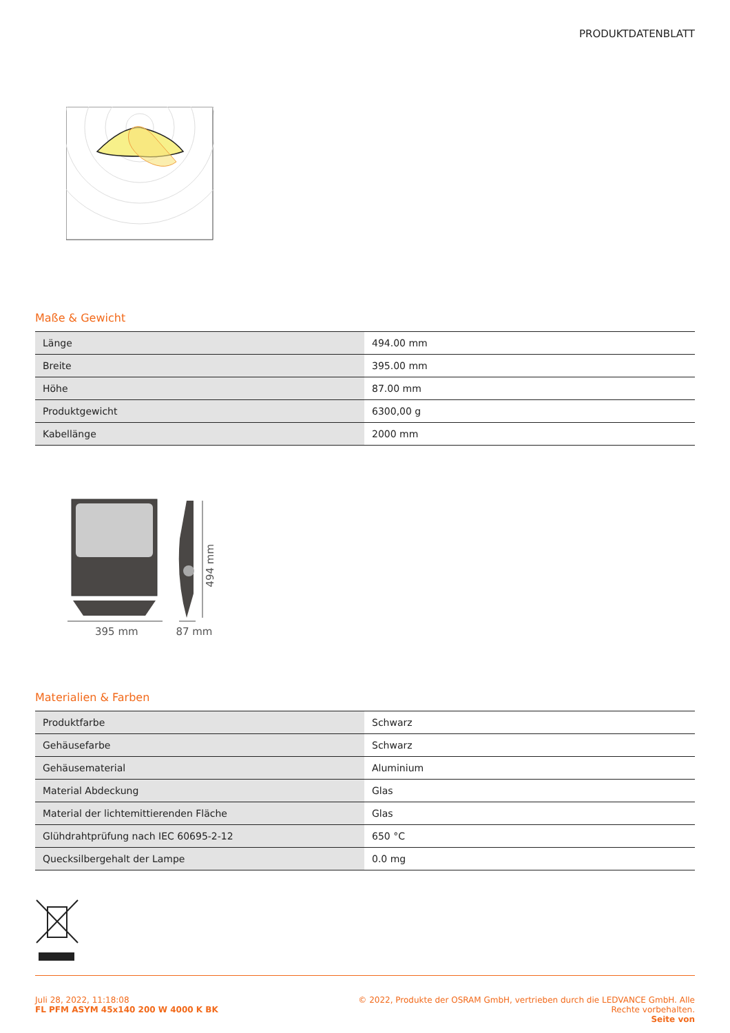PRODUKTDATENBLATT
Maße & Gewicht
| Länge | 494.00 mm |
| Breite | 395.00 mm |
| Höhe | 87.00 mm |
| Produktgewicht | 6300,00 g |
| Kabellänge | 2000 mm |
395 mm 87 mm
494 mm
Materialien & Farben
| Produktfarbe | Schwarz |
| Gehäusefarbe | Schwarz |
| Gehäusematerial | Aluminium |
| Material Abdeckung | Glas |
| Material der lichtemittierenden Fläche | Glas |
| Glühdrahtprüfung nach IEC 60695-2-12 | 650 °C |
| Quecksilbergehalt der Lampe | 0.0 mg |
Juli 28, 2022, 11:18:08
FL PFM ASYM 45x140 200 W 4000 K BK
© 2022, Produkte der OSRAM GmbH, vertrieben durch die LEDVANCE GmbH. Alle
Rechte vorbehalten.
Seite von